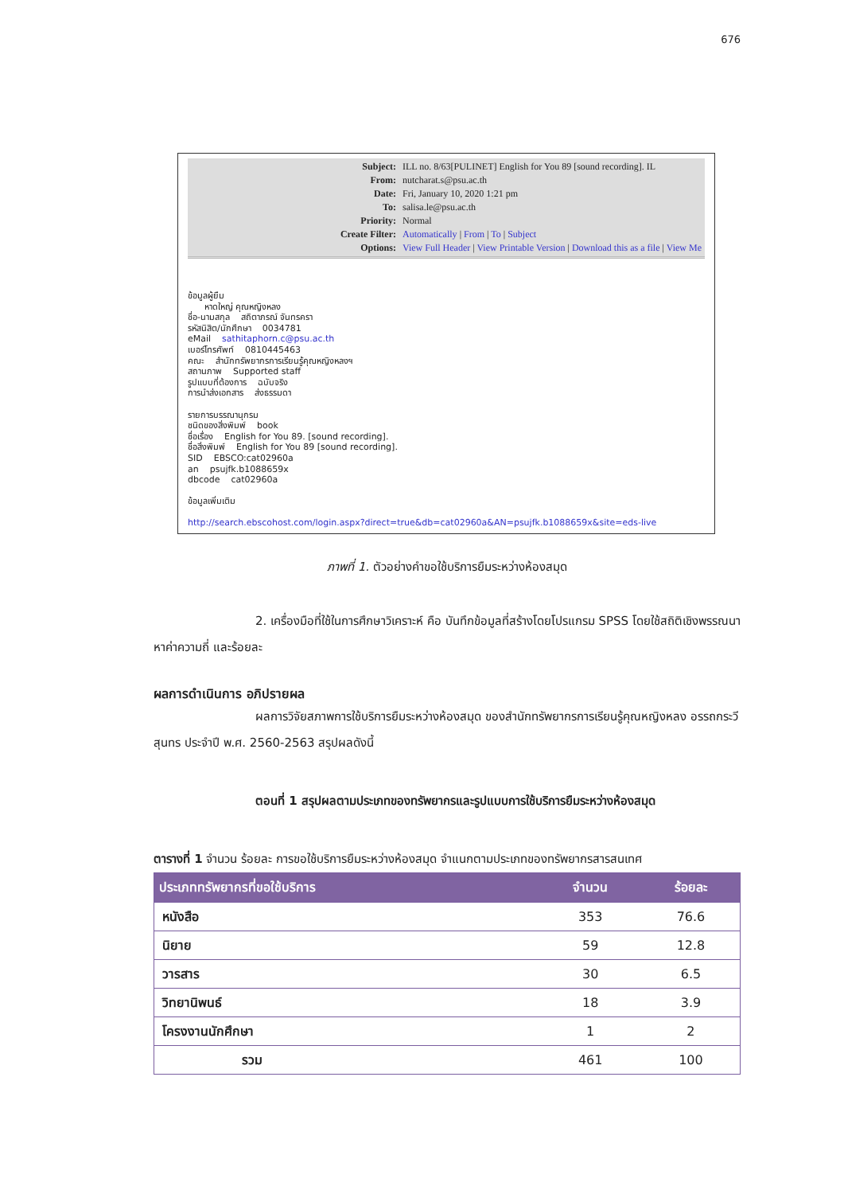676
| Subject: | ILL no. 8/63[PULINET] English for You 89 [sound recording]. IL |
| From: | nutcharat.s@psu.ac.th |
| Date: | Fri, January 10, 2020 1:21 pm |
| To: | salisa.le@psu.ac.th |
| Priority: | Normal |
| Create Filter: | Automatically / From / To / Subject |
| Options: | View Full Header / View Printable Version / Download this as a file / View Me |
ข้อมูลผู้ยืม
หาดใหญ่ คุณหญิงหลง
ชื่อ-นามสกุล สถิตาภรณ์ จันทรครา
รหัสนิสิต/นักศึกษา 0034781
eMail sathitaphorn.c@psu.ac.th
เบอร์โทรศัพท์ 0810445463
คณะ สำนักทรัพยากรการเรียนรู้คุณหญิงหลงฯ
สถานภาพ Supported staff
รูปแบบที่ต้องการ ฉบับจริง
การนำส่งเอกสาร ส่งธรรมดา
รายการบรรณานุกรม
ชนิดของสิ่งพิมพ์ book
ชื่อเรื่อง English for You 89. [sound recording].
ชื่อสิ่งพิมพ์ English for You 89 [sound recording].
SID EBSCO:cat02960a
an psujfk.b1088659x
dbcode cat02960a
ข้อมูลเพิ่มเติม
http://search.ebscohost.com/login.aspx?direct=true&db=cat02960a&AN=psujfk.b1088659x&site=eds-live
ภาพที่ 1. ตัวอย่างคำขอใช้บริการยืมระหว่างห้องสมุด
2. เครื่องมือที่ใช้ในการศึกษาวิเคราะห์ คือ บันทึกข้อมูลที่สร้างโดยโปรแกรม SPSS โดยใช้สถิติเชิงพรรณนา หาค่าความถี่ และร้อยละ
ผลการดำเนินการ อภิปรายผล
ผลการวิจัยสภาพการใช้บริการยืมระหว่างห้องสมุด ของสำนักทรัพยากรการเรียนรู้คุณหญิงหลง อรรถกระวีสุนทร ประจำปี พ.ศ. 2560-2563 สรุปผลดังนี้
ตอนที่ 1 สรุปผลตามประเภทของทรัพยากรและรูปแบบการใช้บริการยืมระหว่างห้องสมุด
ตารางที่ 1 จำนวน ร้อยละ การขอใช้บริการยืมระหว่างห้องสมุด จำแนกตามประเภทของทรัพยากรสารสนเทศ
| ประเภททรัพยากรที่ขอใช้บริการ | จำนวน | ร้อยละ |
| --- | --- | --- |
| หนังสือ | 353 | 76.6 |
| นิยาย | 59 | 12.8 |
| วารสาร | 30 | 6.5 |
| วิทยานิพนธ์ | 18 | 3.9 |
| โครงงานนักศึกษา | 1 | 2 |
| รวม | 461 | 100 |